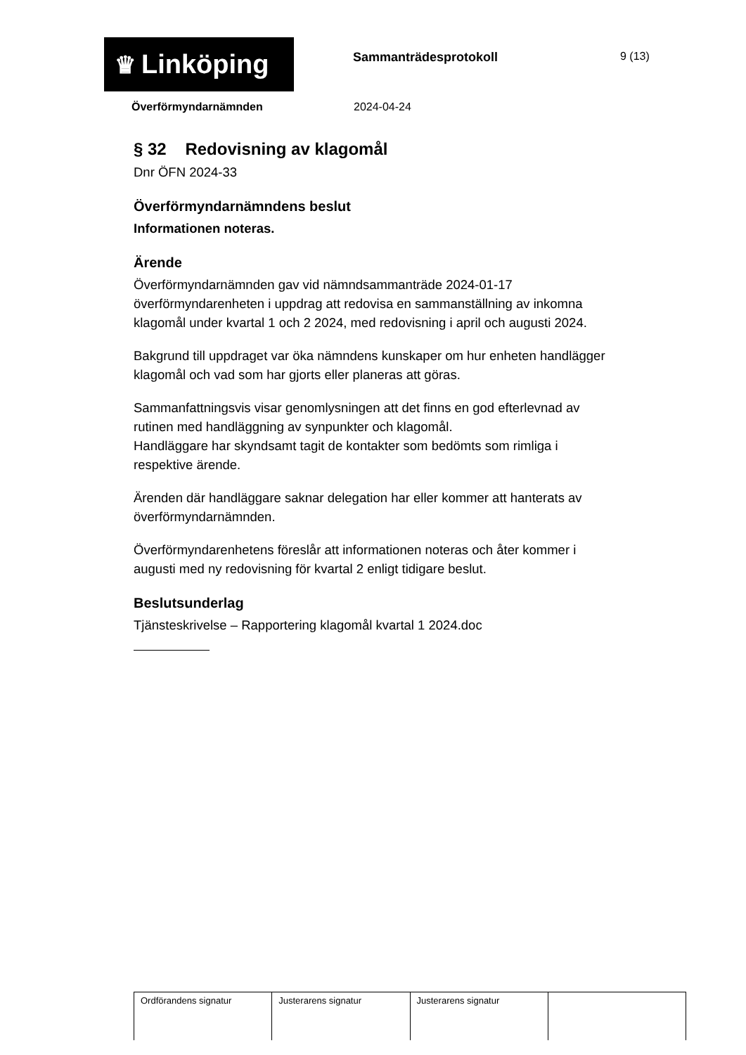♛ Linköping
Sammanträdesprotokoll 9 (13)
Överförmyndarnämnden 2024-04-24
§ 32 Redovisning av klagomål
Dnr ÖFN 2024-33
Överförmyndarnämndens beslut
Informationen noteras.
Ärende
Överförmyndarnämnden gav vid nämndsammanträde 2024-01-17 överförmyndarenheten i uppdrag att redovisa en sammanställning av inkomna klagomål under kvartal 1 och 2 2024, med redovisning i april och augusti 2024.
Bakgrund till uppdraget var öka nämndens kunskaper om hur enheten handlägger klagomål och vad som har gjorts eller planeras att göras.
Sammanfattningsvis visar genomlysningen att det finns en god efterlevnad av rutinen med handläggning av synpunkter och klagomål.
Handläggare har skyndsamt tagit de kontakter som bedömts som rimliga i respektive ärende.
Ärenden där handläggare saknar delegation har eller kommer att hanterats av överförmyndarnämnden.
Överförmyndarenhetens föreslår att informationen noteras och åter kommer i augusti med ny redovisning för kvartal 2 enligt tidigare beslut.
Beslutsunderlag
Tjänsteskrivelse – Rapportering klagomål kvartal 1 2024.doc
| Ordförandens signatur | Justerarens signatur | Justerarens signatur | |